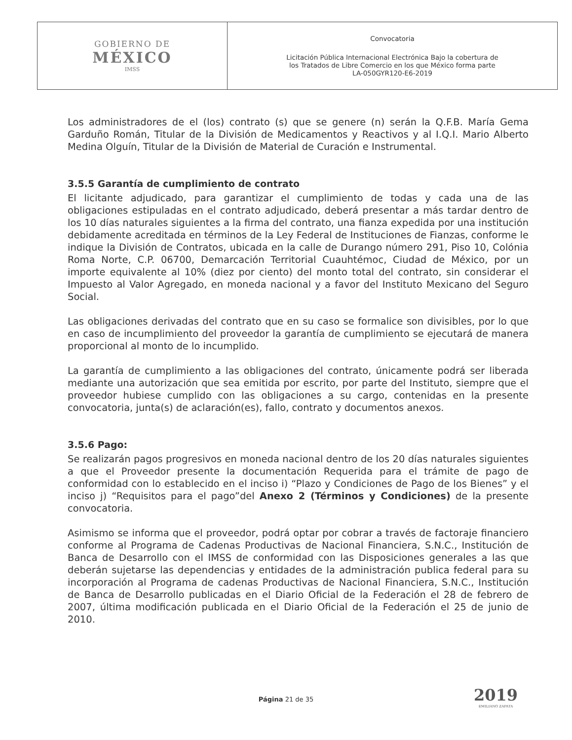| GOBIERNO DE MÉXICO IMSS | Convocatoria Licitación Pública Internacional Electrónica Bajo la cobertura de los Tratados de Libre Comercio en los que México forma parte LA-050GYR120-E6-2019 |
Los administradores de el (los) contrato (s) que se genere (n) serán la Q.F.B. María Gema Garduño Román, Titular de la División de Medicamentos y Reactivos y al I.Q.I. Mario Alberto Medina Olguín, Titular de la División de Material de Curación e Instrumental.
3.5.5 Garantía de cumplimiento de contrato
El licitante adjudicado, para garantizar el cumplimiento de todas y cada una de las obligaciones estipuladas en el contrato adjudicado, deberá presentar a más tardar dentro de los 10 días naturales siguientes a la firma del contrato, una fianza expedida por una institución debidamente acreditada en términos de la Ley Federal de Instituciones de Fianzas, conforme le indique la División de Contratos, ubicada en la calle de Durango número 291, Piso 10, Colónia Roma Norte, C.P. 06700, Demarcación Territorial Cuauhtémoc, Ciudad de México, por un importe equivalente al 10% (diez por ciento) del monto total del contrato, sin considerar el Impuesto al Valor Agregado, en moneda nacional y a favor del Instituto Mexicano del Seguro Social.
Las obligaciones derivadas del contrato que en su caso se formalice son divisibles, por lo que en caso de incumplimiento del proveedor la garantía de cumplimiento se ejecutará de manera proporcional al monto de lo incumplido.
La garantía de cumplimiento a las obligaciones del contrato, únicamente podrá ser liberada mediante una autorización que sea emitida por escrito, por parte del Instituto, siempre que el proveedor hubiese cumplido con las obligaciones a su cargo, contenidas en la presente convocatoria, junta(s) de aclaración(es), fallo, contrato y documentos anexos.
3.5.6 Pago:
Se realizarán pagos progresivos en moneda nacional dentro de los 20 días naturales siguientes a que el Proveedor presente la documentación Requerida para el trámite de pago de conformidad con lo establecido en el inciso i) “Plazo y Condiciones de Pago de los Bienes” y el inciso j) “Requisitos para el pago”del Anexo 2 (Términos y Condiciones) de la presente convocatoria.
Asimismo se informa que el proveedor, podrá optar por cobrar a través de factoraje financiero conforme al Programa de Cadenas Productivas de Nacional Financiera, S.N.C., Institución de Banca de Desarrollo con el IMSS de conformidad con las Disposiciones generales a las que deberán sujetarse las dependencias y entidades de la administración publica federal para su incorporación al Programa de cadenas Productivas de Nacional Financiera, S.N.C., Institución de Banca de Desarrollo publicadas en el Diario Oficial de la Federación el 28 de febrero de 2007, última modificación publicada en el Diario Oficial de la Federación el 25 de junio de 2010.
Página 21 de 35 2019
EMILIANO ZAPATA